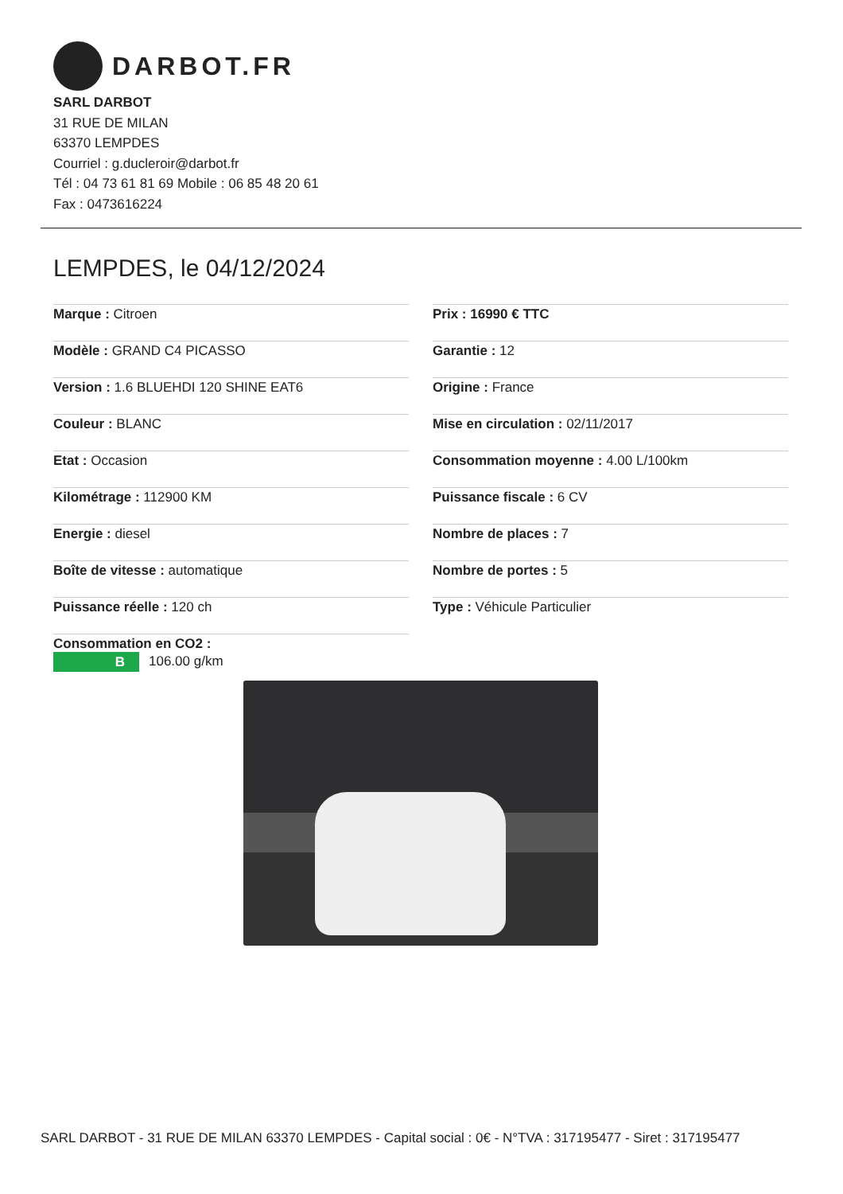DARBOT.FR
SARL DARBOT
31 RUE DE MILAN
63370 LEMPDES
Courriel : g.ducleroir@darbot.fr
Tél : 04 73 61 81 69 Mobile : 06 85 48 20 61
Fax : 0473616224
LEMPDES, le 04/12/2024
Marque : Citroen
Modèle : GRAND C4 PICASSO
Version : 1.6 BLUEHDI 120 SHINE EAT6
Couleur : BLANC
Etat : Occasion
Kilométrage : 112900 KM
Energie : diesel
Boîte de vitesse : automatique
Puissance réelle : 120 ch
Consommation en CO2 :
B 106.00 g/km
Prix : 16990 € TTC
Garantie : 12
Origine : France
Mise en circulation : 02/11/2017
Consommation moyenne : 4.00 L/100km
Puissance fiscale : 6 CV
Nombre de places : 7
Nombre de portes : 5
Type : Véhicule Particulier
SARL DARBOT - 31 RUE DE MILAN 63370 LEMPDES - Capital social : 0€ - N°TVA : 317195477 - Siret : 317195477